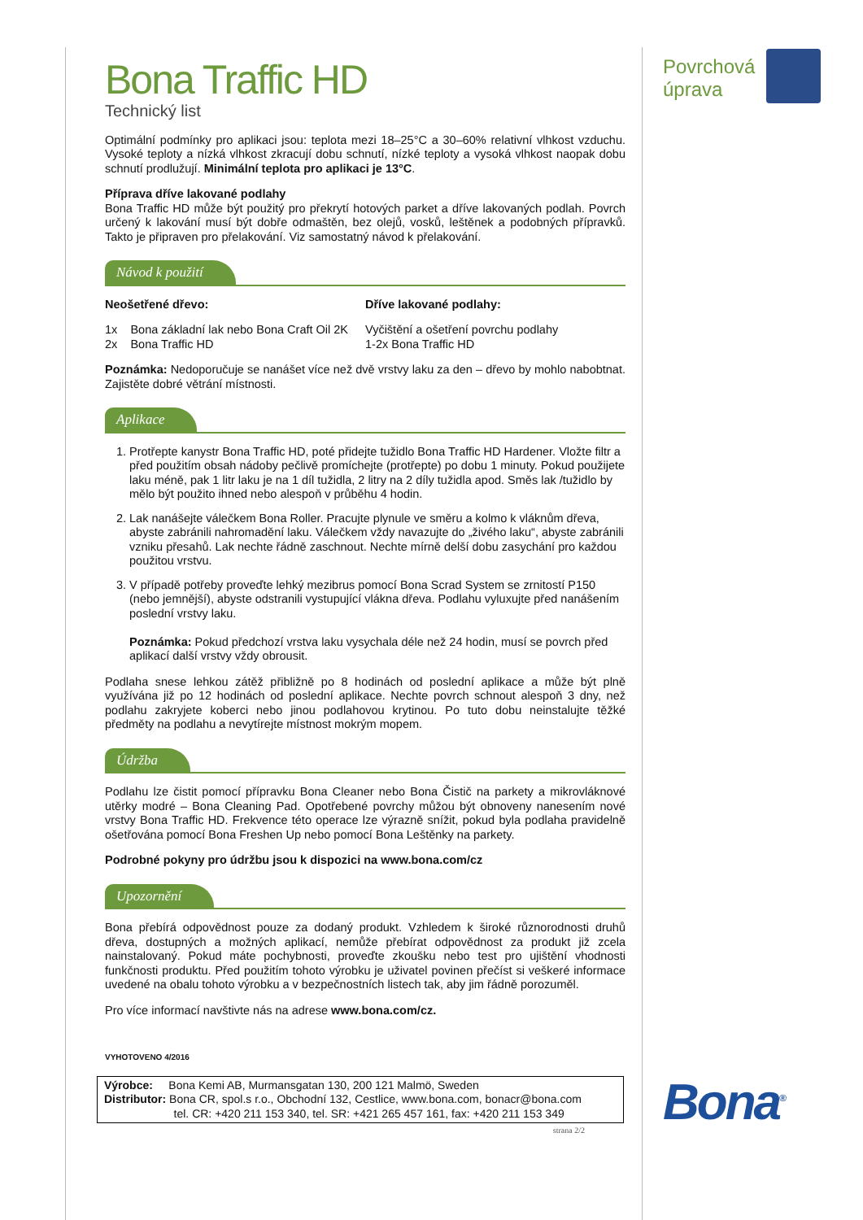Bona Traffic HD
Technický list
Optimální podmínky pro aplikaci jsou: teplota mezi 18–25°C a 30–60% relativní vlhkost vzduchu. Vysoké teploty a nízká vlhkost zkracují dobu schnutí, nízké teploty a vysoká vlhkost naopak dobu schnutí prodlužují. Minimální teplota pro aplikaci je 13°C.
Příprava dříve lakované podlahy
Bona Traffic HD může být použitý pro překrytí hotových parket a dříve lakovaných podlah. Povrch určený k lakování musí být dobře odmaštěn, bez olejů, vosků, leštěnek a podobných přípravků. Takto je připraven pro přelakování. Viz samostatný návod k přelakování.
Návod k použití
Neošetřené dřevo:
1x Bona základní lak nebo Bona Craft Oil 2K
2x Bona Traffic HD
Dříve lakované podlahy:
Vyčištění a ošetření povrchu podlahy
1-2x Bona Traffic HD
Poznámka: Nedoporučuje se nanášet více než dvě vrstvy laku za den – dřevo by mohlo nabobtnat. Zajistěte dobré větrání místnosti.
Aplikace
1. Protřepte kanystr Bona Traffic HD, poté přidejte tužidlo Bona Traffic HD Hardener. Vložte filtr a před použitím obsah nádoby pečlivě promíchejte (protřepte) po dobu 1 minuty. Pokud použijete laku méně, pak 1 litr laku je na 1 díl tužidla, 2 litry na 2 díly tužidla apod. Směs lak /tužidlo by mělo být použito ihned nebo alespoň v průběhu 4 hodin.
2. Lak nanášejte válečkem Bona Roller. Pracujte plynule ve směru a kolmo k vláknům dřeva, abyste zabránili nahromadění laku. Válečkem vždy navazujte do „živého laku“, abyste zabránili vzniku přesahů. Lak nechte řádně zaschnout. Nechte mírně delší dobu zasychání pro každou použitou vrstvu.
3. V případě potřeby proveďte lehký mezibrus pomocí Bona Scrad System se zrnitostí P150 (nebo jemnější), abyste odstranili vystupující vlákna dřeva. Podlahu vyluxujte před nanášením poslední vrstvy laku.
Poznámka: Pokud předchozí vrstva laku vysychala déle než 24 hodin, musí se povrch před aplikací další vrstvy vždy obrousit.
Podlaha snese lehkou zátěž přibližně po 8 hodinách od poslední aplikace a může být plně využívána již po 12 hodinách od poslední aplikace. Nechte povrch schnout alespoň 3 dny, než podlahu zakryjete koberci nebo jinou podlahovou krytinou. Po tuto dobu neinstalujte těžké předměty na podlahu a nevytírejte místnost mokrým mopem.
Údržba
Podlahu lze čistit pomocí přípravku Bona Cleaner nebo Bona Čistič na parkety a mikrovláknové utěrky modré – Bona Cleaning Pad. Opotřebené povrchy můžou být obnoveny nanesením nové vrstvy Bona Traffic HD. Frekvence této operace lze výrazně snížit, pokud byla podlaha pravidelně ošetřována pomocí Bona Freshen Up nebo pomocí Bona Leštěnky na parkety.
Podrobné pokyny pro údržbu jsou k dispozici na www.bona.com/cz
Upozornění
Bona přebírá odpovědnost pouze za dodaný produkt. Vzhledem k široké různorodnosti druhů dřeva, dostupných a možných aplikací, nemůže přebírat odpovědnost za produkt již zcela nainstalovaný. Pokud máte pochybnosti, proveďte zkoušku nebo test pro ujištění vhodnosti funkčnosti produktu. Před použitím tohoto výrobku je uživatel povinen přečíst si veškeré informace uvedené na obalu tohoto výrobku a v bezpečnostních listech tak, aby jim řádně porozuměl.
Pro více informací navštivte nás na adrese www.bona.com/cz.
VYHOTOVENO 4/2016
Výrobce: Bona Kemi AB, Murmansgatan 130, 200 121 Malmö, Sweden
Distributor: Bona CR, spol.s r.o., Obchodní 132, Cestlice, www.bona.com, bonacr@bona.com
tel. CR: +420 211 153 340, tel. SR: +421 265 457 161, fax: +420 211 153 349
strana 2/2
Povrchová
úprava
Bona<sup>®</sup>